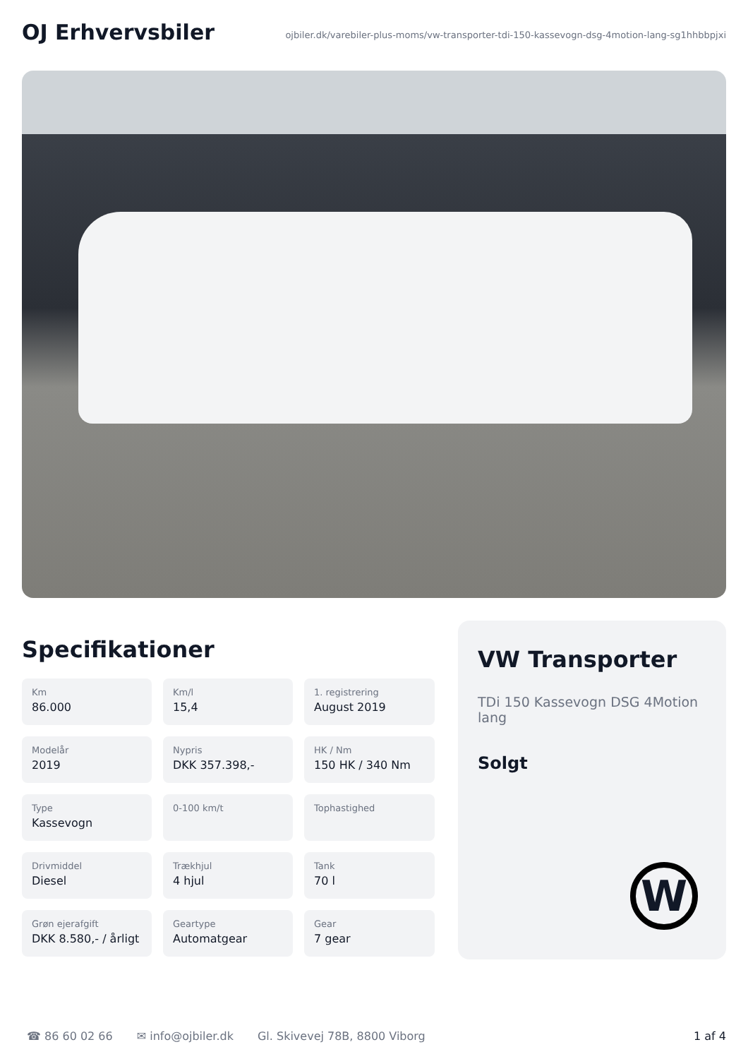OJ Erhvervsbiler
ojbiler.dk/varebiler-plus-moms/vw-transporter-tdi-150-kassevogn-dsg-4motion-lang-sg1hhbbpjxi
Specifikationer
Km
86.000
Km/l
15,4
1. registrering
August 2019
Modelår
2019
Nypris
DKK 357.398,-
HK / Nm
150 HK / 340 Nm
Type
Kassevogn
0-100 km/t
Tophastighed
Drivmiddel
Diesel
Trækhjul
4 hjul
Tank
70 l
Grøn ejerafgift
DKK 8.580,- / årligt
Geartype
Automatgear
Gear
7 gear
VW Transporter
TDi 150 Kassevogn DSG 4Motion lang
Solgt
W
☎ 86 60 02 66 ✉ info@ojbiler.dk Gl. Skivevej 78B, 8800 Viborg 1 af 4